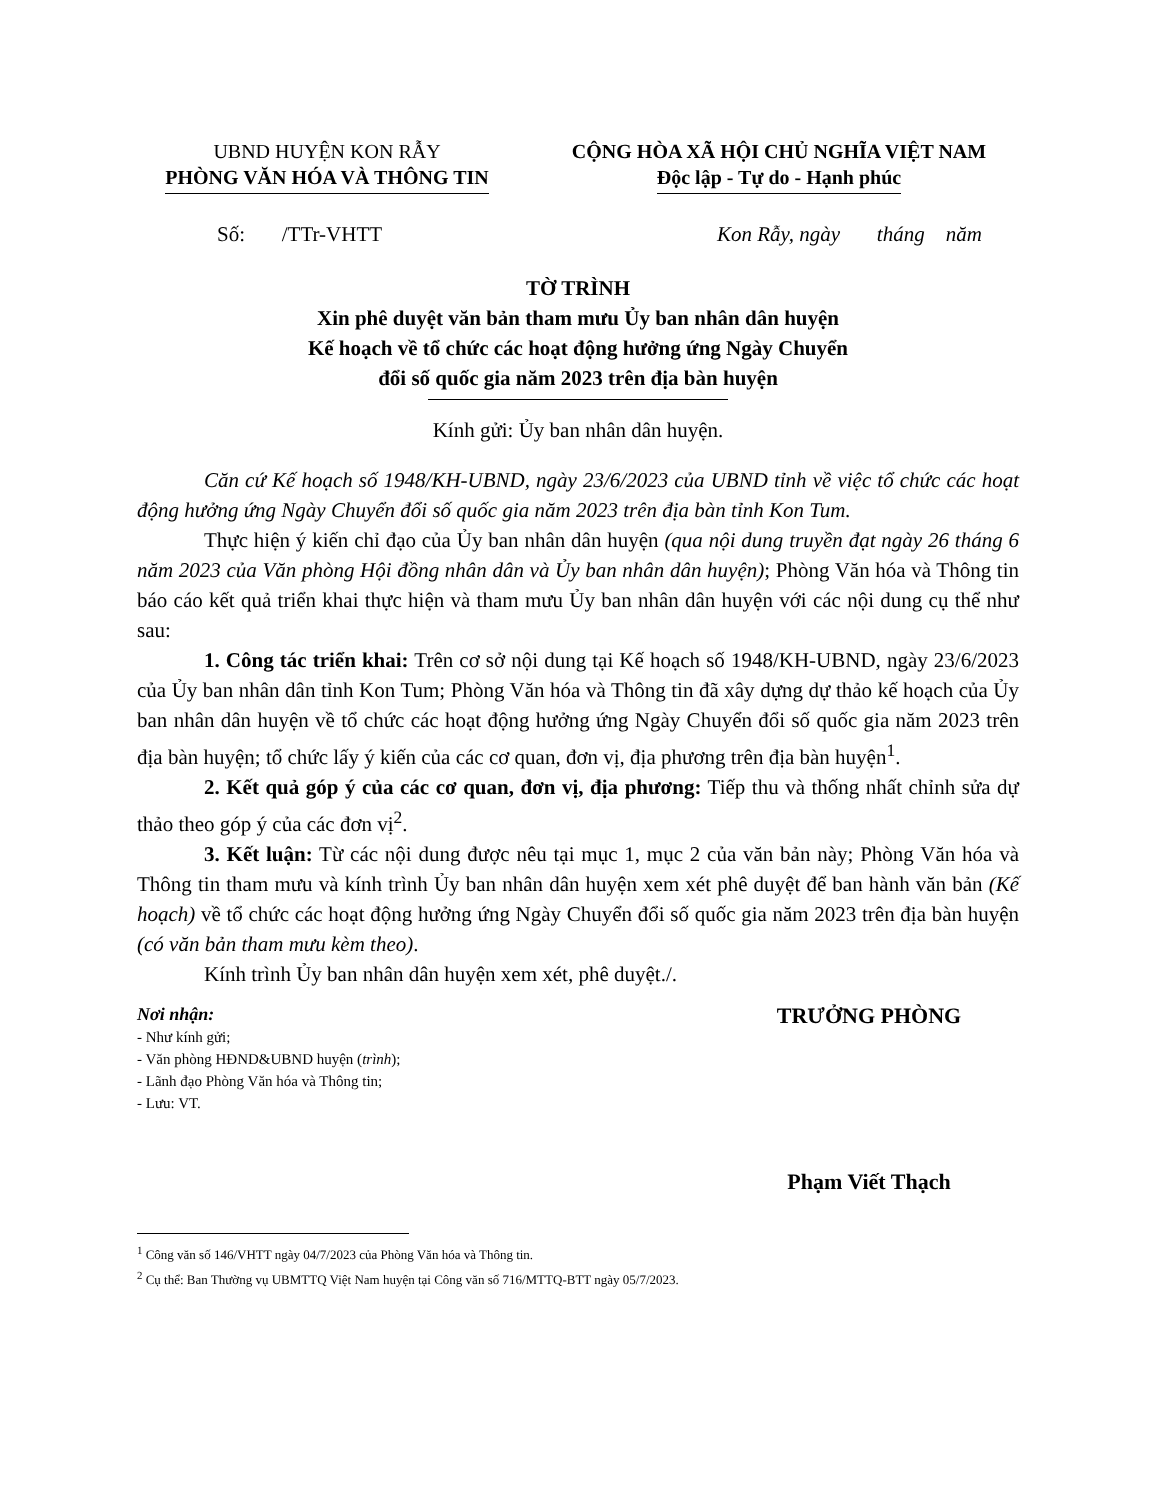UBND HUYỆN KON RẪY
PHÒNG VĂN HÓA VÀ THÔNG TIN
CỘNG HÒA XÃ HỘI CHỦ NGHĨA VIỆT NAM
Độc lập - Tự do - Hạnh phúc
Số: /TTr-VHTT Kon Rẫy, ngày tháng năm
TỜ TRÌNH
Xin phê duyệt văn bản tham mưu Ủy ban nhân dân huyện
Kế hoạch về tổ chức các hoạt động hưởng ứng Ngày Chuyển
đổi số quốc gia năm 2023 trên địa bàn huyện
Kính gửi: Ủy ban nhân dân huyện.
Căn cứ Kế hoạch số 1948/KH-UBND, ngày 23/6/2023 của UBND tỉnh về việc tổ chức các hoạt động hưởng ứng Ngày Chuyển đổi số quốc gia năm 2023 trên địa bàn tỉnh Kon Tum.
Thực hiện ý kiến chỉ đạo của Ủy ban nhân dân huyện (qua nội dung truyền đạt ngày 26 tháng 6 năm 2023 của Văn phòng Hội đồng nhân dân và Ủy ban nhân dân huyện); Phòng Văn hóa và Thông tin báo cáo kết quả triển khai thực hiện và tham mưu Ủy ban nhân dân huyện với các nội dung cụ thể như sau:
1. Công tác triển khai: Trên cơ sở nội dung tại Kế hoạch số 1948/KH-UBND, ngày 23/6/2023 của Ủy ban nhân dân tỉnh Kon Tum; Phòng Văn hóa và Thông tin đã xây dựng dự thảo kế hoạch của Ủy ban nhân dân huyện về tổ chức các hoạt động hưởng ứng Ngày Chuyển đổi số quốc gia năm 2023 trên địa bàn huyện; tổ chức lấy ý kiến của các cơ quan, đơn vị, địa phương trên địa bàn huyện<sup>1</sup>.
2. Kết quả góp ý của các cơ quan, đơn vị, địa phương: Tiếp thu và thống nhất chỉnh sửa dự thảo theo góp ý của các đơn vị<sup>2</sup>.
3. Kết luận: Từ các nội dung được nêu tại mục 1, mục 2 của văn bản này; Phòng Văn hóa và Thông tin tham mưu và kính trình Ủy ban nhân dân huyện xem xét phê duyệt để ban hành văn bản (Kế hoạch) về tổ chức các hoạt động hưởng ứng Ngày Chuyển đổi số quốc gia năm 2023 trên địa bàn huyện (có văn bản tham mưu kèm theo).
Kính trình Ủy ban nhân dân huyện xem xét, phê duyệt./.
Nơi nhận:
- Như kính gửi;
- Văn phòng HĐND&UBND huyện (trình);
- Lãnh đạo Phòng Văn hóa và Thông tin;
- Lưu: VT.
TRƯỞNG PHÒNG
Phạm Viết Thạch
<sup>1</sup> Công văn số 146/VHTT ngày 04/7/2023 của Phòng Văn hóa và Thông tin.
<sup>2</sup> Cụ thể: Ban Thường vụ UBMTTQ Việt Nam huyện tại Công văn số 716/MTTQ-BTT ngày 05/7/2023.